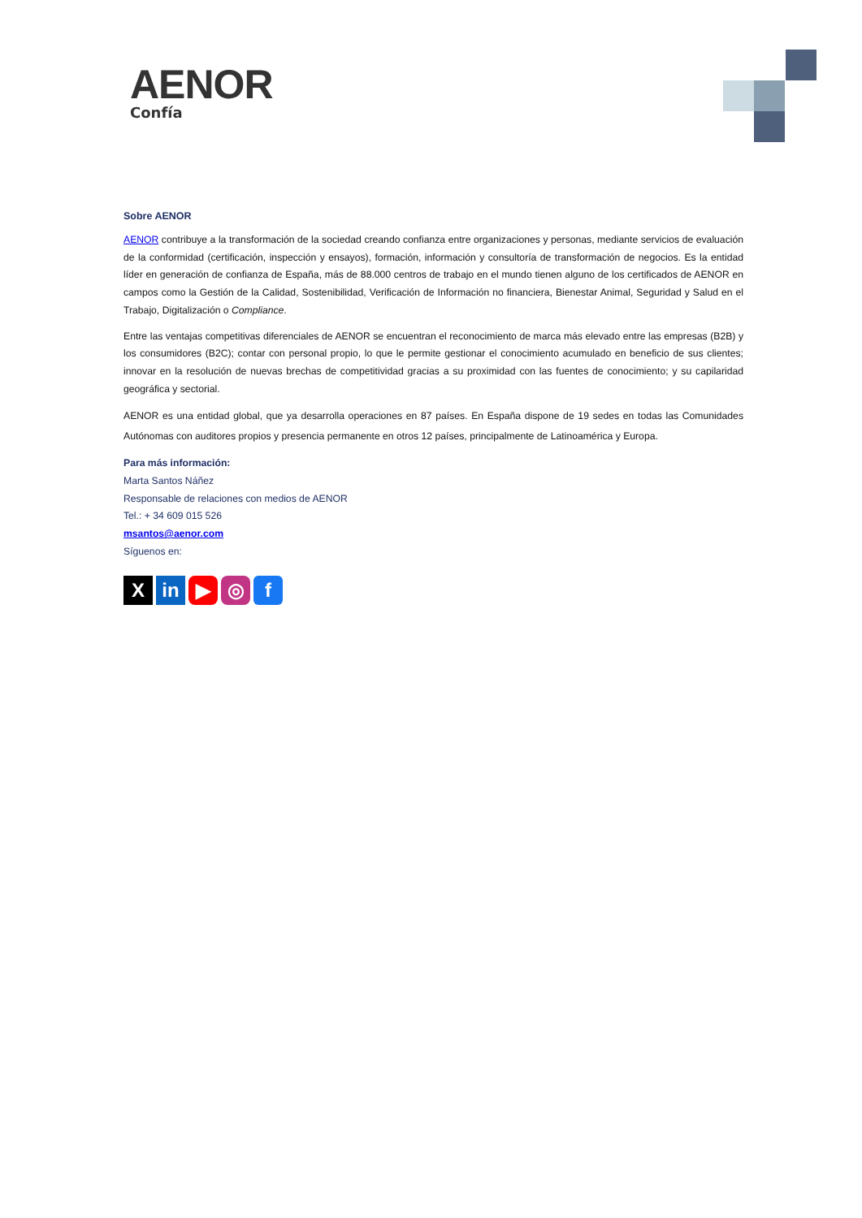AENOR
Confía
Sobre AENOR
AENOR contribuye a la transformación de la sociedad creando confianza entre organizaciones y personas, mediante servicios de evaluación de la conformidad (certificación, inspección y ensayos), formación, información y consultoría de transformación de negocios. Es la entidad líder en generación de confianza de España, más de 88.000 centros de trabajo en el mundo tienen alguno de los certificados de AENOR en campos como la Gestión de la Calidad, Sostenibilidad, Verificación de Información no financiera, Bienestar Animal, Seguridad y Salud en el Trabajo, Digitalización o Compliance.
Entre las ventajas competitivas diferenciales de AENOR se encuentran el reconocimiento de marca más elevado entre las empresas (B2B) y los consumidores (B2C); contar con personal propio, lo que le permite gestionar el conocimiento acumulado en beneficio de sus clientes; innovar en la resolución de nuevas brechas de competitividad gracias a su proximidad con las fuentes de conocimiento; y su capilaridad geográfica y sectorial.
AENOR es una entidad global, que ya desarrolla operaciones en 87 países. En España dispone de 19 sedes en todas las Comunidades Autónomas con auditores propios y presencia permanente en otros 12 países, principalmente de Latinoamérica y Europa.
Para más información:
Marta Santos Náñez
Responsable de relaciones con medios de AENOR
Tel.: + 34 609 015 526
msantos@aenor.com
Síguenos en:
X in ▶ ◎ f